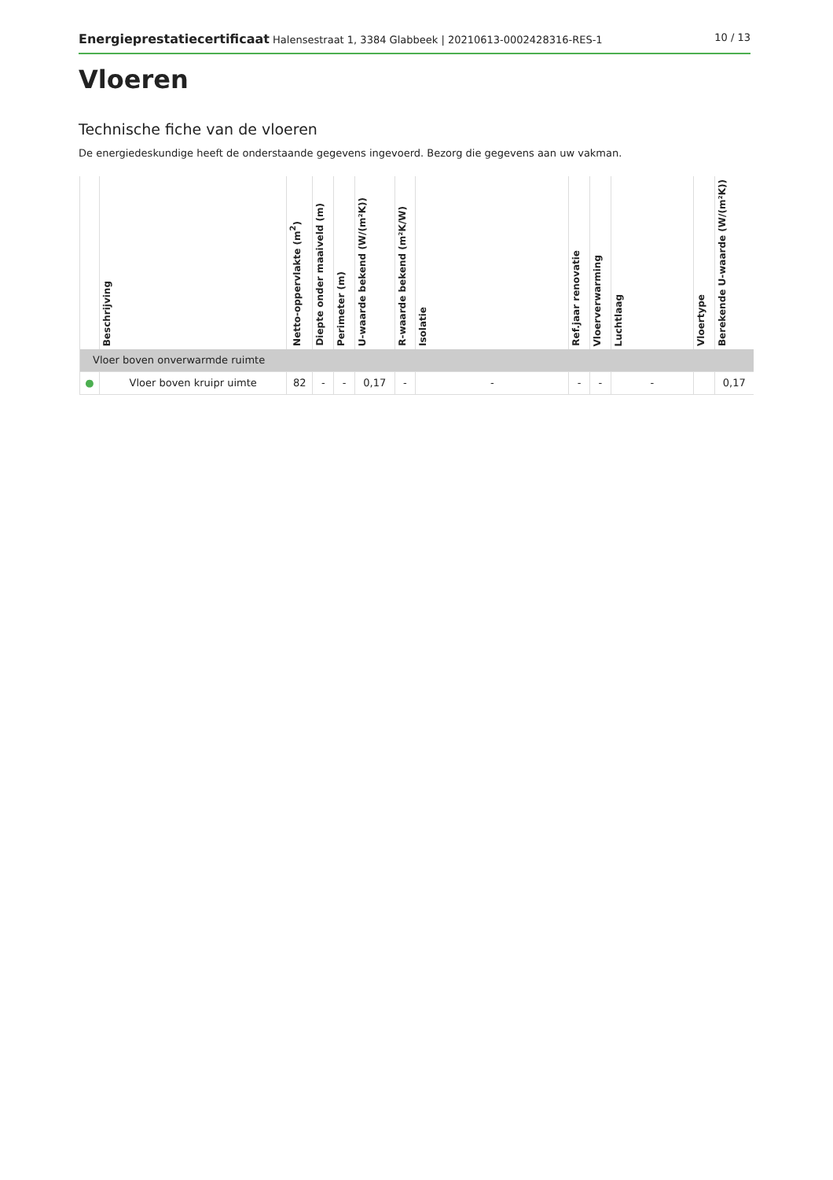Energieprestatiecertificaat Halensestraat 1, 3384 Glabbeek | 20210613-0002428316-RES-1 10 / 13
Vloeren
Technische fiche van de vloeren
De energiedeskundige heeft de onderstaande gegevens ingevoerd. Bezorg die gegevens aan uw vakman.
| | Beschrijving | Netto-oppervlakte (m<sup>2</sup>) | Diepte onder maaiveld (m) | Perimeter (m) | U-waarde bekend (W/(m²K)) | R-waarde bekend (m²K/W) | Isolatie | Ref.jaar renovatie | Vloerverwarming | Luchtlaag | Vloertype | Berekende U-waarde (W/(m²K)) |
| --- | --- | --- | --- | --- | --- | --- | --- | --- | --- | --- | --- | --- |
| Vloer boven onverwarmde ruimte | | | | | | | | | | | | |
| ● | Vloer boven kruipr uimte | 82 | - | - | 0,17 | - | - | - | - | - | | 0,17 |